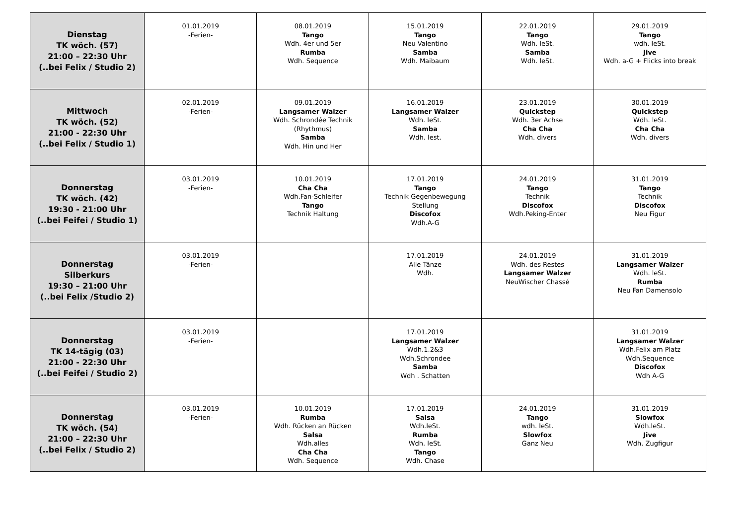| Dienstag TK wöch. (57) 21:00 – 22:30 Uhr (..bei Felix / Studio 2) | 01.01.2019 -Ferien- | 08.01.2019 Tango Wdh. 4er und 5er Rumba Wdh. Sequence | 15.01.2019 Tango Neu Valentino Samba Wdh. Maibaum | 22.01.2019 Tango Wdh. leSt. Samba Wdh. leSt. | 29.01.2019 Tango wdh. leSt. Jive Wdh. a-G + Flicks into break |
| Mittwoch TK wöch. (52) 21:00 - 22:30 Uhr (..bei Felix / Studio 1) | 02.01.2019 -Ferien- | 09.01.2019 Langsamer Walzer Wdh. Schrondée Technik (Rhythmus) Samba Wdh. Hin und Her | 16.01.2019 Langsamer Walzer Wdh. leSt. Samba Wdh. lest. | 23.01.2019 Quickstep Wdh. 3er Achse Cha Cha Wdh. divers | 30.01.2019 Quickstep Wdh. leSt. Cha Cha Wdh. divers |
| Donnerstag TK wöch. (42) 19:30 - 21:00 Uhr (..bei Feifei / Studio 1) | 03.01.2019 -Ferien- | 10.01.2019 Cha Cha Wdh.Fan-Schleifer Tango Technik Haltung | 17.01.2019 Tango Technik Gegenbewegung Stellung Discofox Wdh.A-G | 24.01.2019 Tango Technik Discofox Wdh.Peking-Enter | 31.01.2019 Tango Technik Discofox Neu Figur |
| Donnerstag Silberkurs 19:30 – 21:00 Uhr (..bei Felix /Studio 2) | 03.01.2019 -Ferien- | | 17.01.2019 Alle Tänze Wdh. | 24.01.2019 Wdh. des Restes Langsamer Walzer NeuWischer Chassé | 31.01.2019 Langsamer Walzer Wdh. leSt. Rumba Neu Fan Damensolo |
| Donnerstag TK 14-tägig (03) 21:00 - 22:30 Uhr (..bei Feifei / Studio 2) | 03.01.2019 -Ferien- | | 17.01.2019 Langsamer Walzer Wdh.1.2&3 Wdh.Schrondee Samba Wdh . Schatten | | 31.01.2019 Langsamer Walzer Wdh.Felix am Platz Wdh.Sequence Discofox Wdh A-G |
| Donnerstag TK wöch. (54) 21:00 – 22:30 Uhr (..bei Felix / Studio 2) | 03.01.2019 -Ferien- | 10.01.2019 Rumba Wdh. Rücken an Rücken Salsa Wdh.alles Cha Cha Wdh. Sequence | 17.01.2019 Salsa Wdh.leSt. Rumba Wdh. leSt. Tango Wdh. Chase | 24.01.2019 Tango wdh. leSt. Slowfox Ganz Neu | 31.01.2019 Slowfox Wdh.leSt. Jive Wdh. Zugfigur |